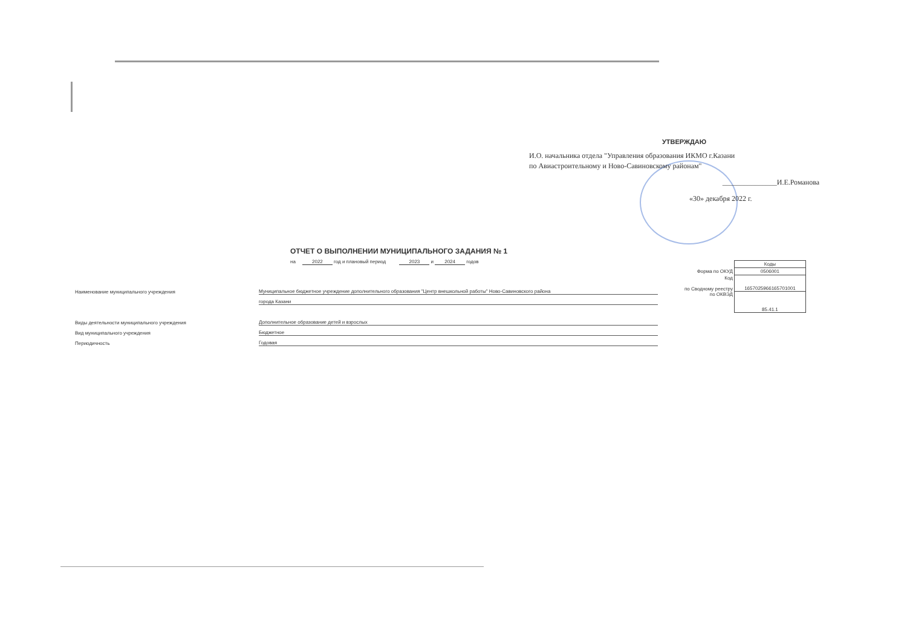УТВЕРЖДАЮ
И.О. начальника отдела "Управления образования ИКМО г.Казани
по Авиастроительному и Ново-Савиновскому районам"
_______________И.Е.Романова
«30» декабря 2022 г.
ОТЧЕТ О ВЫПОЛНЕНИИ МУНИЦИПАЛЬНОГО ЗАДАНИЯ № 1
на 2022 год и плановый период 2023 и 2024 годов
| | Коды |
| Форма по ОКУД | 0506001 |
| Код по Сводному реестру | 165702596616570100​1 |
| по ОКВЭД | 85.41.1 |
Наименование муниципального учреждения Муниципальное бюджетное учреждение дополнительного образования "Центр внешкольной работы" Ново-Савиновского района
города Казани
Виды деятельности муниципального учреждения Дополнительное образование детей и взрослых
Вид муниципального учреждения Бюджетное
Периодичность Годовая